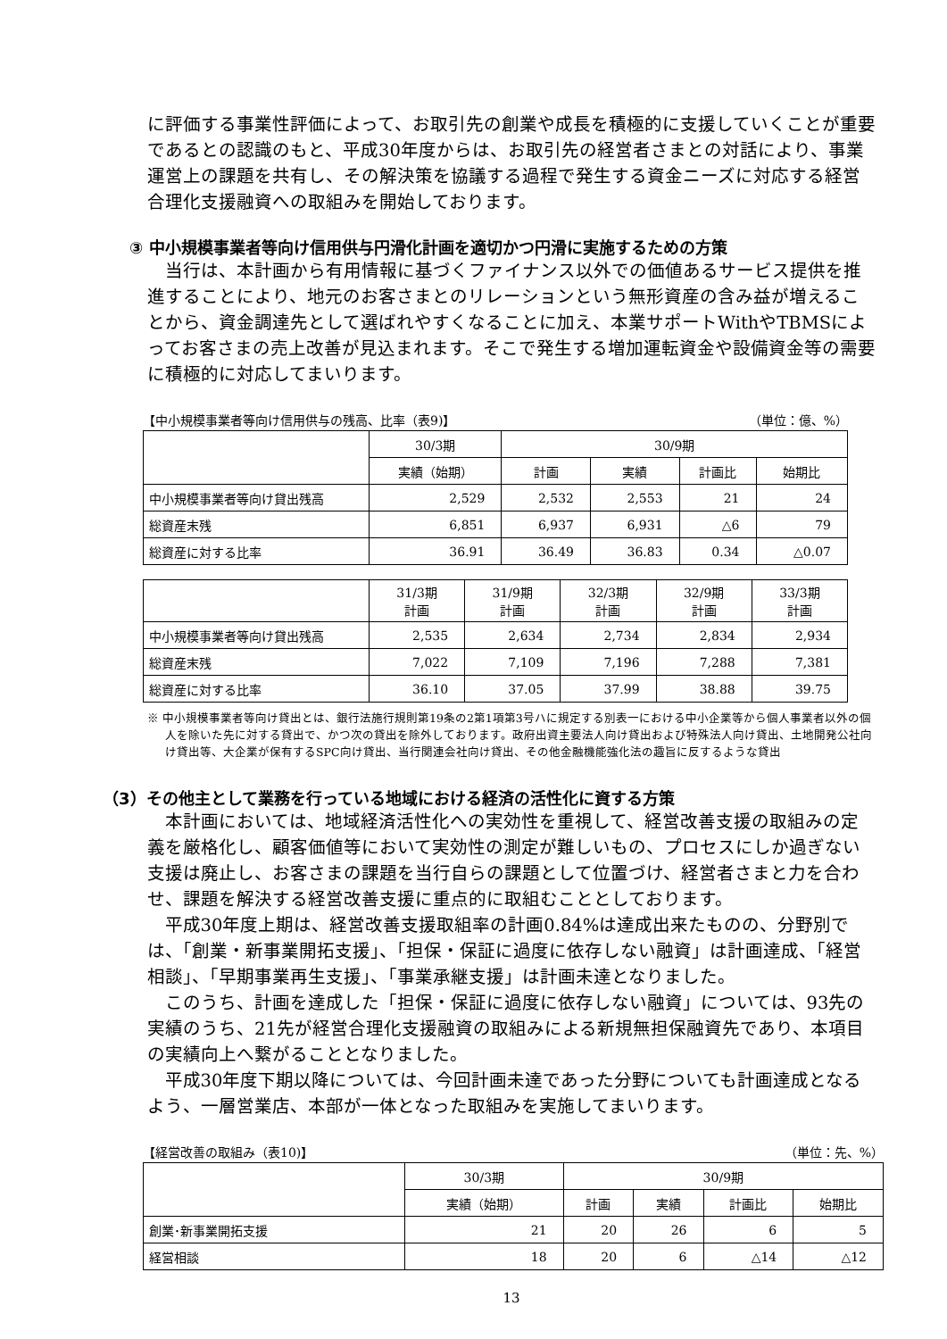に評価する事業性評価によって、お取引先の創業や成長を積極的に支援していくことが重要であるとの認識のもと、平成30年度からは、お取引先の経営者さまとの対話により、事業運営上の課題を共有し、その解決策を協議する過程で発生する資金ニーズに対応する経営合理化支援融資への取組みを開始しております。
③ 中小規模事業者等向け信用供与円滑化計画を適切かつ円滑に実施するための方策
当行は、本計画から有用情報に基づくファイナンス以外での価値あるサービス提供を推進することにより、地元のお客さまとのリレーションという無形資産の含み益が増えることから、資金調達先として選ばれやすくなることに加え、本業サポートWithやTBMSによってお客さまの売上改善が見込まれます。そこで発生する増加運転資金や設備資金等の需要に積極的に対応してまいります。
【中小規模事業者等向け信用供与の残高、比率（表9)】 （単位：億、%）
| | 30/3期 | 30/9期 | | | |
| --- | --- | --- | --- | --- | --- |
| | 実績（始期） | 計画 | 実績 | 計画比 | 始期比 |
| 中小規模事業者等向け貸出残高 | 2,529 | 2,532 | 2,553 | 21 | 24 |
| 総資産末残 | 6,851 | 6,937 | 6,931 | △6 | 79 |
| 総資産に対する比率 | 36.91 | 36.49 | 36.83 | 0.34 | △0.07 |
| | 31/3期 計画 | 31/9期 計画 | 32/3期 計画 | 32/9期 計画 | 33/3期 計画 |
| --- | --- | --- | --- | --- | --- |
| 中小規模事業者等向け貸出残高 | 2,535 | 2,634 | 2,734 | 2,834 | 2,934 |
| 総資産末残 | 7,022 | 7,109 | 7,196 | 7,288 | 7,381 |
| 総資産に対する比率 | 36.10 | 37.05 | 37.99 | 38.88 | 39.75 |
※ 中小規模事業者等向け貸出とは、銀行法施行規則第19条の2第1項第3号ハに規定する別表一における中小企業等から個人事業者以外の個人を除いた先に対する貸出で、かつ次の貸出を除外しております。政府出資主要法人向け貸出および特殊法人向け貸出、土地開発公社向け貸出等、大企業が保有するSPC向け貸出、当行関連会社向け貸出、その他金融機能強化法の趣旨に反するような貸出
（3）その他主として業務を行っている地域における経済の活性化に資する方策
本計画においては、地域経済活性化への実効性を重視して、経営改善支援の取組みの定義を厳格化し、顧客価値等において実効性の測定が難しいもの、プロセスにしか過ぎない支援は廃止し、お客さまの課題を当行自らの課題として位置づけ、経営者さまと力を合わせ、課題を解決する経営改善支援に重点的に取組むこととしております。
平成30年度上期は、経営改善支援取組率の計画0.84%は達成出来たものの、分野別では、「創業・新事業開拓支援」、「担保・保証に過度に依存しない融資」は計画達成、「経営相談」、「早期事業再生支援」、「事業承継支援」は計画未達となりました。
このうち、計画を達成した「担保・保証に過度に依存しない融資」については、93先の実績のうち、21先が経営合理化支援融資の取組みによる新規無担保融資先であり、本項目の実績向上へ繋がることとなりました。
平成30年度下期以降については、今回計画未達であった分野についても計画達成となるよう、一層営業店、本部が一体となった取組みを実施してまいります。
【経営改善の取組み（表10)】 （単位：先、%）
| | 30/3期 | 30/9期 | | | |
| --- | --- | --- | --- | --- | --- |
| | 実績（始期） | 計画 | 実績 | 計画比 | 始期比 |
| 創業･新事業開拓支援 | 21 | 20 | 26 | 6 | 5 |
| 経営相談 | 18 | 20 | 6 | △14 | △12 |
13